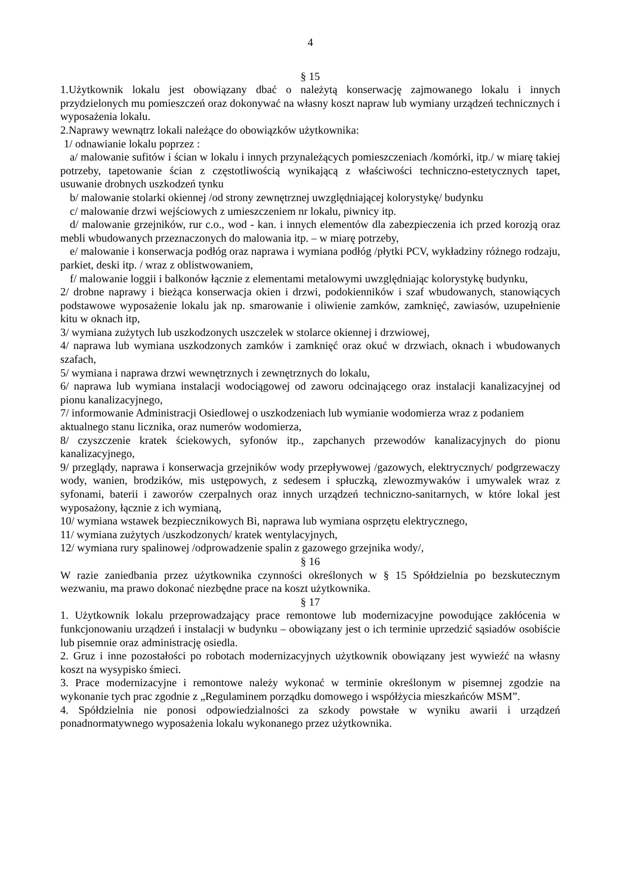4
§ 15
1.Użytkownik lokalu jest obowiązany dbać o należytą konserwację zajmowanego lokalu i innych przydzielonych mu pomieszczeń oraz dokonywać na własny koszt napraw lub wymiany urządzeń technicznych i wyposażenia lokalu.
2.Naprawy wewnątrz lokali należące do obowiązków użytkownika:
1/ odnawianie lokalu poprzez :
a/ malowanie sufitów i ścian w lokalu i innych przynależących pomieszczeniach /komórki, itp./ w miarę takiej potrzeby, tapetowanie ścian z częstotliwością wynikającą z właściwości techniczno-estetycznych tapet, usuwanie drobnych uszkodzeń tynku
b/ malowanie stolarki okiennej /od strony zewnętrznej uwzględniającej kolorystykę/ budynku
c/ malowanie drzwi wejściowych z umieszczeniem nr lokalu, piwnicy itp.
d/ malowanie grzejników, rur c.o., wod - kan. i innych elementów dla zabezpieczenia ich przed korozją oraz mebli wbudowanych przeznaczonych do malowania itp. – w miarę potrzeby,
e/ malowanie i konserwacja podłóg oraz naprawa i wymiana podłóg /płytki PCV, wykładziny różnego rodzaju, parkiet, deski itp. / wraz z oblistwowaniem,
f/ malowanie loggii i balkonów łącznie z elementami metalowymi uwzględniając kolorystykę budynku,
2/ drobne naprawy i bieżąca konserwacja okien i drzwi, podokienników i szaf wbudowanych, stanowiących podstawowe wyposażenie lokalu jak np. smarowanie i oliwienie zamków, zamknięć, zawiasów, uzupełnienie kitu w oknach itp,
3/ wymiana zużytych lub uszkodzonych uszczelek w stolarce okiennej i drzwiowej,
4/ naprawa lub wymiana uszkodzonych zamków i zamknięć oraz okuć w drzwiach, oknach i wbudowanych szafach,
5/ wymiana i naprawa drzwi wewnętrznych i zewnętrznych do lokalu,
6/ naprawa lub wymiana instalacji wodociągowej od zaworu odcinającego oraz instalacji kanalizacyjnej od pionu kanalizacyjnego,
7/ informowanie Administracji Osiedlowej o uszkodzeniach lub wymianie wodomierza wraz z podaniem aktualnego stanu licznika, oraz numerów wodomierza,
8/ czyszczenie kratek ściekowych, syfonów itp., zapchanych przewodów kanalizacyjnych do pionu kanalizacyjnego,
9/ przeglądy, naprawa i konserwacja grzejników wody przepływowej /gazowych, elektrycznych/ podgrzewaczy wody, wanien, brodzików, mis ustępowych, z sedesem i spłuczką, zlewozmywaków i umywalek wraz z syfonami, baterii i zaworów czerpalnych oraz innych urządzeń techniczno-sanitarnych, w które lokal jest wyposażony, łącznie z ich wymianą,
10/ wymiana wstawek bezpiecznikowych Bi, naprawa lub wymiana osprzętu elektrycznego,
11/ wymiana zużytych /uszkodzonych/ kratek wentylacyjnych,
12/ wymiana rury spalinowej /odprowadzenie spalin z gazowego grzejnika wody/,
§ 16
W razie zaniedbania przez użytkownika czynności określonych w § 15 Spółdzielnia po bezskutecznym wezwaniu, ma prawo dokonać niezbędne prace na koszt użytkownika.
§ 17
1. Użytkownik lokalu przeprowadzający prace remontowe lub modernizacyjne powodujące zakłócenia w funkcjonowaniu urządzeń i instalacji w budynku – obowiązany jest o ich terminie uprzedzić sąsiadów osobiście lub pisemnie oraz administrację osiedla.
2. Gruz i inne pozostałości po robotach modernizacyjnych użytkownik obowiązany jest wywieźć na własny koszt na wysypisko śmieci.
3. Prace modernizacyjne i remontowe należy wykonać w terminie określonym w pisemnej zgodzie na wykonanie tych prac zgodnie z „Regulaminem porządku domowego i współżycia mieszkańców MSM”.
4. Spółdzielnia nie ponosi odpowiedzialności za szkody powstałe w wyniku awarii i urządzeń ponadnormatywnego wyposażenia lokalu wykonanego przez użytkownika.